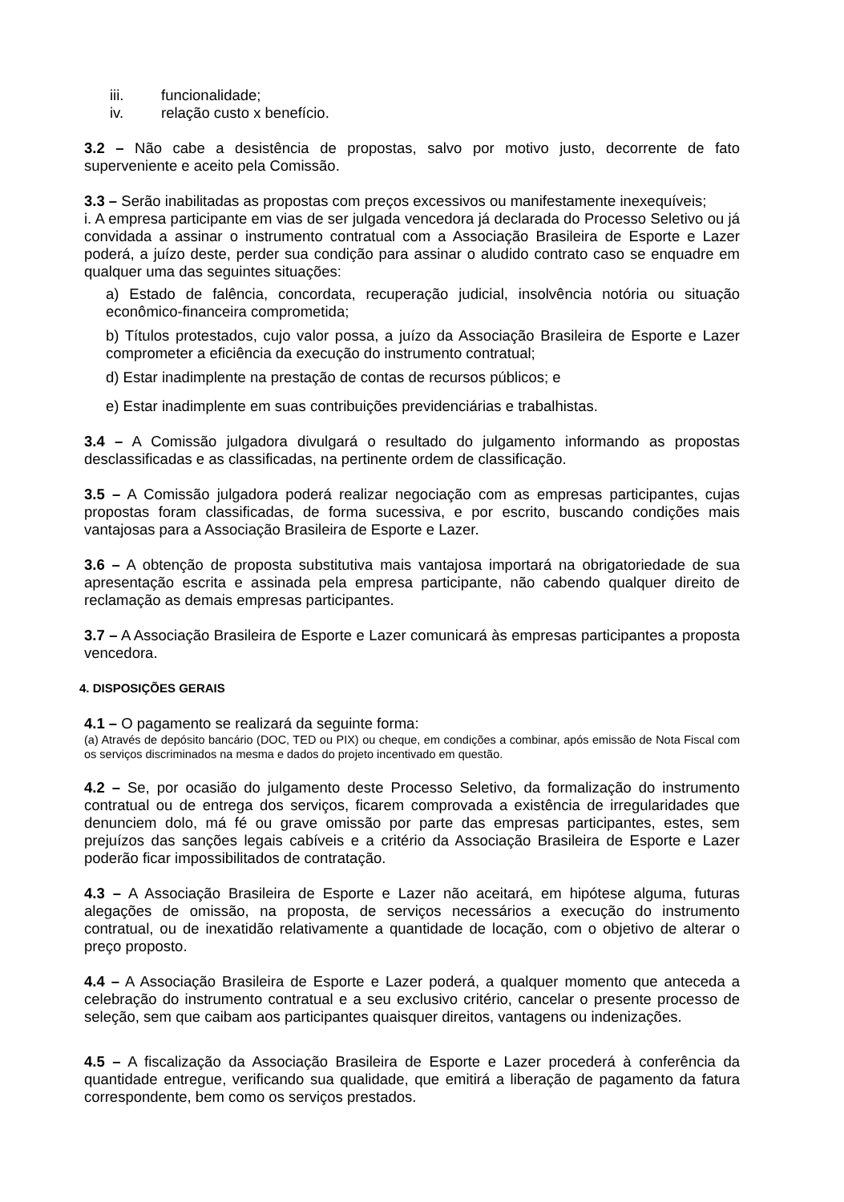iii. funcionalidade;
iv. relação custo x benefício.
3.2 – Não cabe a desistência de propostas, salvo por motivo justo, decorrente de fato superveniente e aceito pela Comissão.
3.3 – Serão inabilitadas as propostas com preços excessivos ou manifestamente inexequíveis;
i. A empresa participante em vias de ser julgada vencedora já declarada do Processo Seletivo ou já convidada a assinar o instrumento contratual com a Associação Brasileira de Esporte e Lazer poderá, a juízo deste, perder sua condição para assinar o aludido contrato caso se enquadre em qualquer uma das seguintes situações:
a) Estado de falência, concordata, recuperação judicial, insolvência notória ou situação econômico-financeira comprometida;
b) Títulos protestados, cujo valor possa, a juízo da Associação Brasileira de Esporte e Lazer comprometer a eficiência da execução do instrumento contratual;
d) Estar inadimplente na prestação de contas de recursos públicos; e
e) Estar inadimplente em suas contribuições previdenciárias e trabalhistas.
3.4 – A Comissão julgadora divulgará o resultado do julgamento informando as propostas desclassificadas e as classificadas, na pertinente ordem de classificação.
3.5 – A Comissão julgadora poderá realizar negociação com as empresas participantes, cujas propostas foram classificadas, de forma sucessiva, e por escrito, buscando condições mais vantajosas para a Associação Brasileira de Esporte e Lazer.
3.6 – A obtenção de proposta substitutiva mais vantajosa importará na obrigatoriedade de sua apresentação escrita e assinada pela empresa participante, não cabendo qualquer direito de reclamação as demais empresas participantes.
3.7 – A Associação Brasileira de Esporte e Lazer comunicará às empresas participantes a proposta vencedora.
4. DISPOSIÇÕES GERAIS
4.1 – O pagamento se realizará da seguinte forma:
(a) Através de depósito bancário (DOC, TED ou PIX) ou cheque, em condições a combinar, após emissão de Nota Fiscal com os serviços discriminados na mesma e dados do projeto incentivado em questão.
4.2 – Se, por ocasião do julgamento deste Processo Seletivo, da formalização do instrumento contratual ou de entrega dos serviços, ficarem comprovada a existência de irregularidades que denunciem dolo, má fé ou grave omissão por parte das empresas participantes, estes, sem prejuízos das sanções legais cabíveis e a critério da Associação Brasileira de Esporte e Lazer poderão ficar impossibilitados de contratação.
4.3 – A Associação Brasileira de Esporte e Lazer não aceitará, em hipótese alguma, futuras alegações de omissão, na proposta, de serviços necessários a execução do instrumento contratual, ou de inexatidão relativamente a quantidade de locação, com o objetivo de alterar o preço proposto.
4.4 – A Associação Brasileira de Esporte e Lazer poderá, a qualquer momento que anteceda a celebração do instrumento contratual e a seu exclusivo critério, cancelar o presente processo de seleção, sem que caibam aos participantes quaisquer direitos, vantagens ou indenizações.
4.5 – A fiscalização da Associação Brasileira de Esporte e Lazer procederá à conferência da quantidade entregue, verificando sua qualidade, que emitirá a liberação de pagamento da fatura correspondente, bem como os serviços prestados.